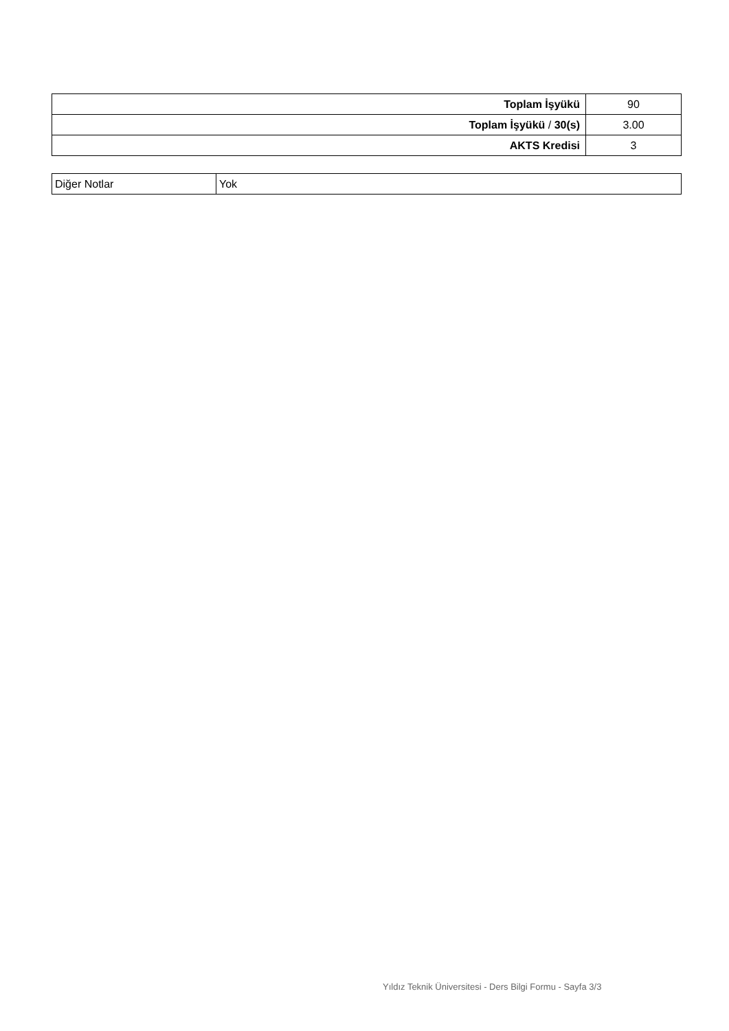| Toplam İşyükü | 90 |
| Toplam İşyükü / 30(s) | 3.00 |
| AKTS Kredisi | 3 |
| Diğer Notlar | Yok |
Yıldız Teknik Üniversitesi - Ders Bilgi Formu - Sayfa 3/3